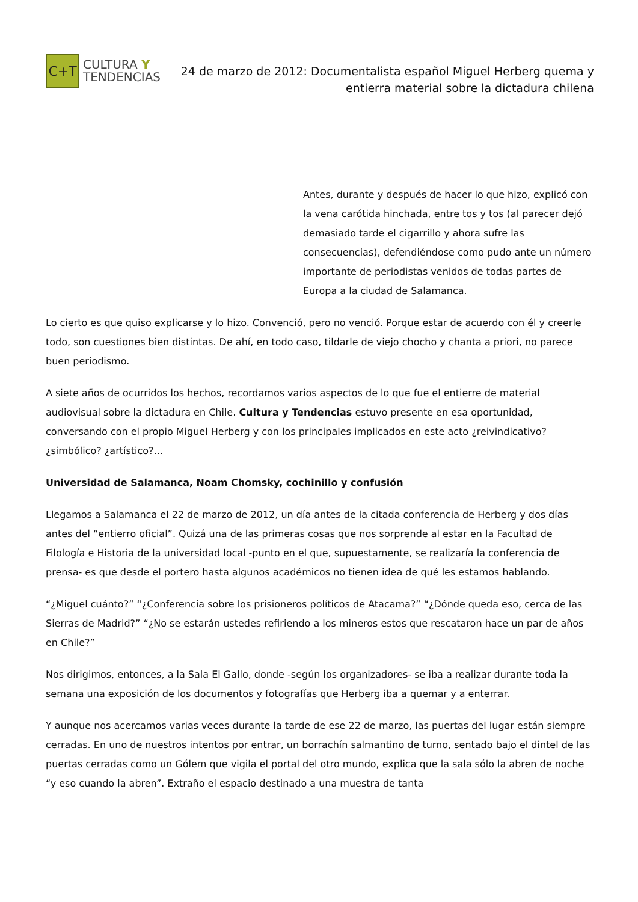C+T
CULTURA Y
TENDENCIAS
24 de marzo de 2012: Documentalista español Miguel Herberg quema y entierra material sobre la dictadura chilena
Antes, durante y después de hacer lo que hizo, explicó con la vena carótida hinchada, entre tos y tos (al parecer dejó demasiado tarde el cigarrillo y ahora sufre las consecuencias), defendiéndose como pudo ante un número importante de periodistas venidos de todas partes de Europa a la ciudad de Salamanca.
Lo cierto es que quiso explicarse y lo hizo. Convenció, pero no venció. Porque estar de acuerdo con él y creerle todo, son cuestiones bien distintas. De ahí, en todo caso, tildarle de viejo chocho y chanta a priori, no parece buen periodismo.
A siete años de ocurridos los hechos, recordamos varios aspectos de lo que fue el entierre de material audiovisual sobre la dictadura en Chile. Cultura y Tendencias estuvo presente en esa oportunidad, conversando con el propio Miguel Herberg y con los principales implicados en este acto ¿reivindicativo? ¿simbólico? ¿artístico?…
Universidad de Salamanca, Noam Chomsky, cochinillo y confusión
Llegamos a Salamanca el 22 de marzo de 2012, un día antes de la citada conferencia de Herberg y dos días antes del “entierro oficial”. Quizá una de las primeras cosas que nos sorprende al estar en la Facultad de Filología e Historia de la universidad local -punto en el que, supuestamente, se realizaría la conferencia de prensa- es que desde el portero hasta algunos académicos no tienen idea de qué les estamos hablando.
“¿Miguel cuánto?” “¿Conferencia sobre los prisioneros políticos de Atacama?” “¿Dónde queda eso, cerca de las Sierras de Madrid?” “¿No se estarán ustedes refiriendo a los mineros estos que rescataron hace un par de años en Chile?”
Nos dirigimos, entonces, a la Sala El Gallo, donde -según los organizadores- se iba a realizar durante toda la semana una exposición de los documentos y fotografías que Herberg iba a quemar y a enterrar.
Y aunque nos acercamos varias veces durante la tarde de ese 22 de marzo, las puertas del lugar están siempre cerradas. En uno de nuestros intentos por entrar, un borrachín salmantino de turno, sentado bajo el dintel de las puertas cerradas como un Gólem que vigila el portal del otro mundo, explica que la sala sólo la abren de noche “y eso cuando la abren”. Extraño el espacio destinado a una muestra de tanta